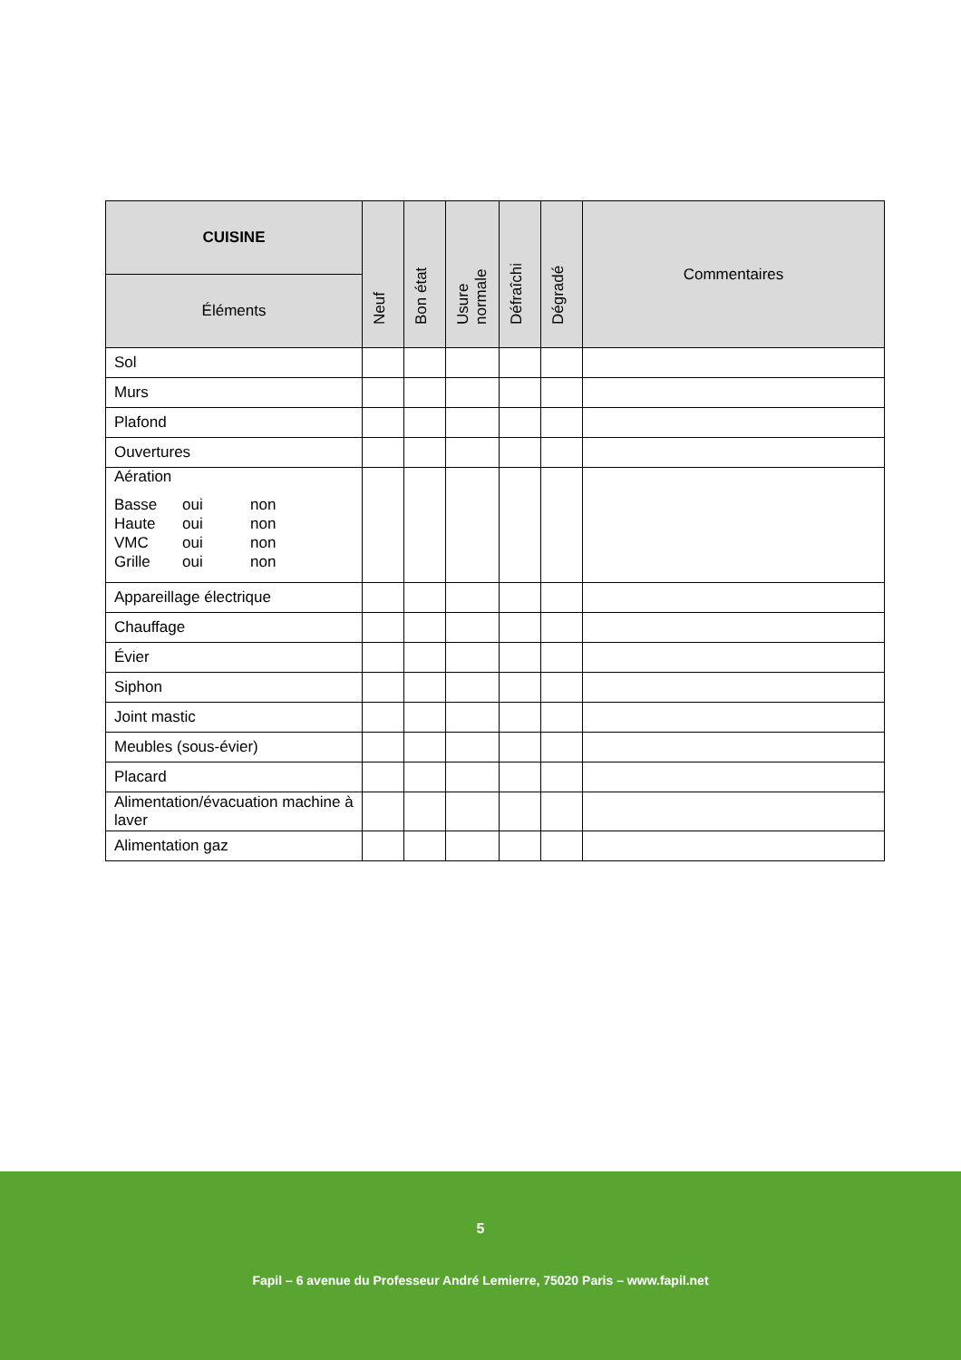| CUISINE | Neuf | Bon état | Usure normale | Défraîchi | Dégradé | Commentaires |
| --- | --- | --- | --- | --- | --- | --- |
| Éléments | | | | | | |
| Sol | | | | | | |
| Murs | | | | | | |
| Plafond | | | | | | |
| Ouvertures | | | | | | |
| Aération Basse oui non Haute oui non VMC oui non Grille oui non | | | | | | |
| Appareillage électrique | | | | | | |
| Chauffage | | | | | | |
| Évier | | | | | | |
| Siphon | | | | | | |
| Joint mastic | | | | | | |
| Meubles (sous-évier) | | | | | | |
| Placard | | | | | | |
| Alimentation/évacuation machine à laver | | | | | | |
| Alimentation gaz | | | | | | |
5
Fapil – 6 avenue du Professeur André Lemierre, 75020 Paris – www.fapil.net